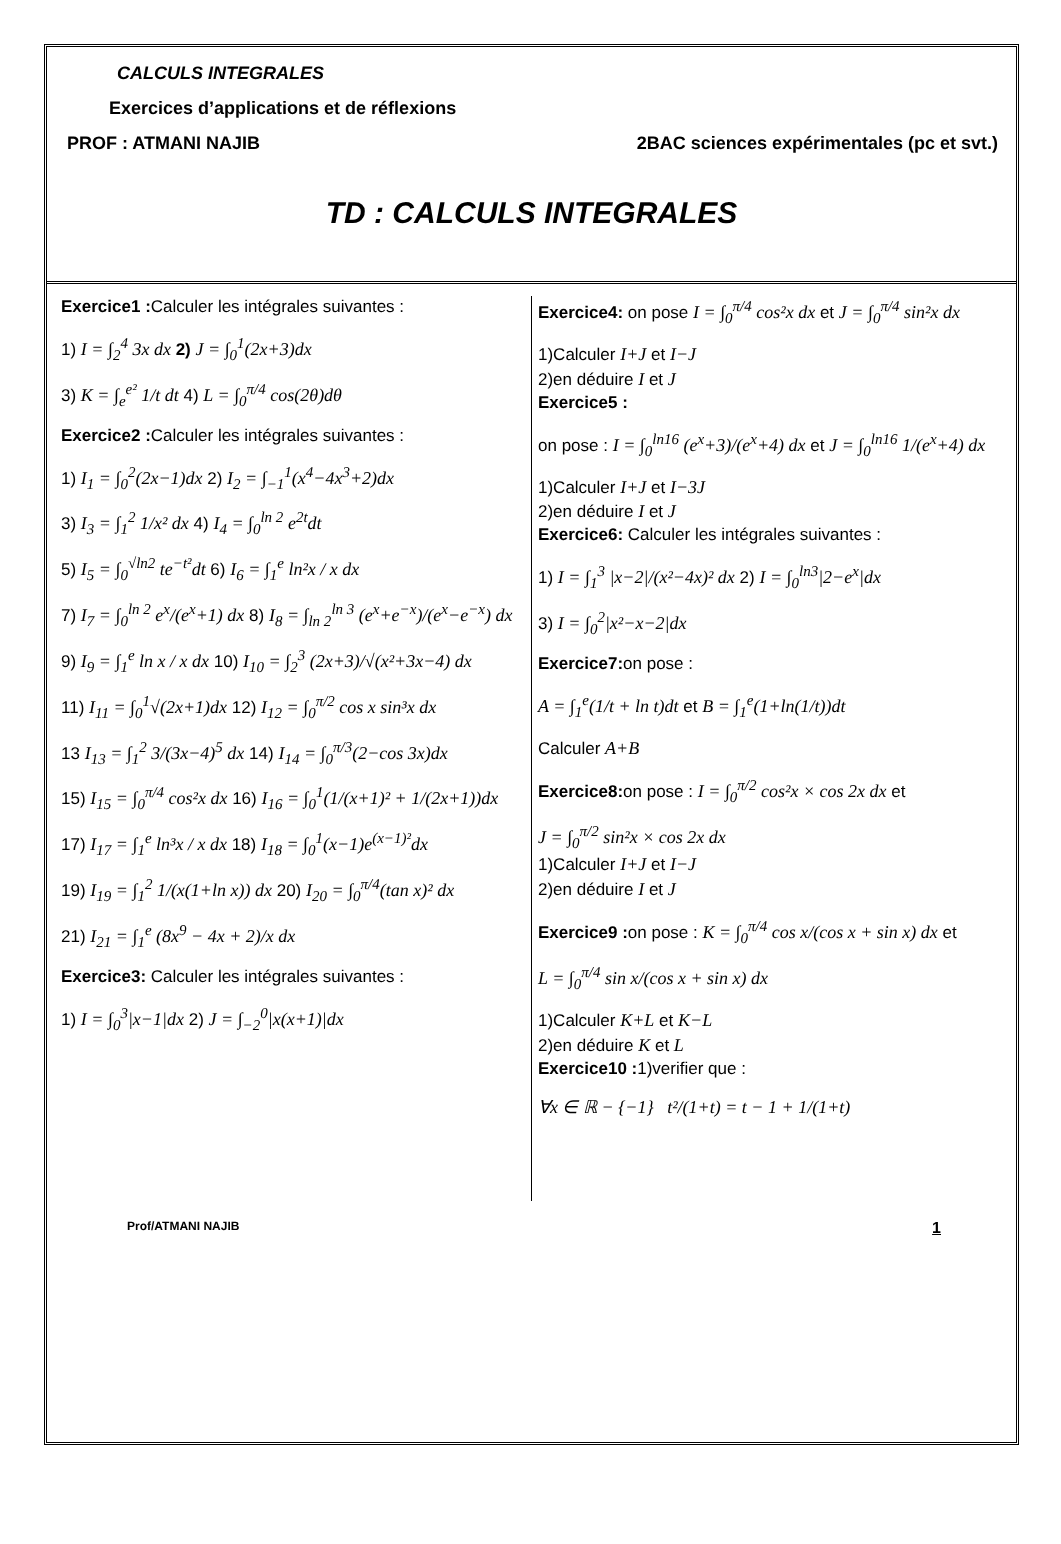CALCULS INTEGRALES
Exercices d’applications et de réflexions
PROF : ATMANI NAJIB 2BAC sciences expérimentales (pc et svt.)
TD : CALCULS INTEGRALES
Exercice1 : Calculer les intégrales suivantes :
1) I = ∫<sub>2</sub><sup>4</sup> 3x dx 2) J = ∫<sub>0</sub><sup>1</sup>(2x+3)dx
3) K = ∫<sub>e</sub><sup>e²</sup> 1/t dt 4) L = ∫<sub>0</sub><sup>π/4</sup> cos(2θ)dθ
Exercice2 : Calculer les intégrales suivantes :
1) I<sub>1</sub> = ∫<sub>0</sub><sup>2</sup>(2x−1)dx 2) I<sub>2</sub> = ∫<sub>−1</sub><sup>1</sup>(x<sup>4</sup>−4x<sup>3</sup>+2)dx
3) I<sub>3</sub> = ∫<sub>1</sub><sup>2</sup> 1/x² dx 4) I<sub>4</sub> = ∫<sub>0</sub><sup>ln 2</sup> e<sup>2t</sup>dt
5) I<sub>5</sub> = ∫<sub>0</sub><sup>√ln2</sup> te<sup>−t²</sup>dt 6) I<sub>6</sub> = ∫<sub>1</sub><sup>e</sup> ln²x / x dx
7) I<sub>7</sub> = ∫<sub>0</sub><sup>ln 2</sup> e<sup>x</sup>/(e<sup>x</sup>+1) dx 8) I<sub>8</sub> = ∫<sub>ln 2</sub><sup>ln 3</sup> (e<sup>x</sup>+e<sup>−x</sup>)/(e<sup>x</sup>−e<sup>−x</sup>) dx
9) I<sub>9</sub> = ∫<sub>1</sub><sup>e</sup> ln x / x dx 10) I<sub>10</sub> = ∫<sub>2</sub><sup>3</sup> (2x+3)/√(x²+3x−4) dx
11) I<sub>11</sub> = ∫<sub>0</sub><sup>1</sup>√(2x+1)dx 12) I<sub>12</sub> = ∫<sub>0</sub><sup>π/2</sup> cos x sin³x dx
13 I<sub>13</sub> = ∫<sub>1</sub><sup>2</sup> 3/(3x−4)<sup>5</sup> dx 14) I<sub>14</sub> = ∫<sub>0</sub><sup>π/3</sup>(2−cos 3x)dx
15) I<sub>15</sub> = ∫<sub>0</sub><sup>π/4</sup> cos²x dx 16) I<sub>16</sub> = ∫<sub>0</sub><sup>1</sup>(1/(x+1)² + 1/(2x+1))dx
17) I<sub>17</sub> = ∫<sub>1</sub><sup>e</sup> ln³x / x dx 18) I<sub>18</sub> = ∫<sub>0</sub><sup>1</sup>(x−1)e<sup>(x−1)²</sup>dx
19) I<sub>19</sub> = ∫<sub>1</sub><sup>2</sup> 1/(x(1+ln x)) dx 20) I<sub>20</sub> = ∫<sub>0</sub><sup>π/4</sup>(tan x)² dx
21) I<sub>21</sub> = ∫<sub>1</sub><sup>e</sup> (8x<sup>9</sup> − 4x + 2)/x dx
Exercice3: Calculer les intégrales suivantes :
1) I = ∫<sub>0</sub><sup>3</sup>|x−1|dx 2) J = ∫<sub>−2</sub><sup>0</sup>|x(x+1)|dx
Exercice4: on pose I = ∫<sub>0</sub><sup>π/4</sup> cos²x dx et J = ∫<sub>0</sub><sup>π/4</sup> sin²x dx
1)Calculer I+J et I−J
2)en déduire I et J
Exercice5 :
on pose : I = ∫<sub>0</sub><sup>ln16</sup> (e<sup>x</sup>+3)/(e<sup>x</sup>+4) dx et J = ∫<sub>0</sub><sup>ln16</sup> 1/(e<sup>x</sup>+4) dx
1)Calculer I+J et I−3J
2)en déduire I et J
Exercice6: Calculer les intégrales suivantes :
1) I = ∫<sub>1</sub><sup>3</sup> |x−2|/(x²−4x)² dx 2) I = ∫<sub>0</sub><sup>ln3</sup>|2−e<sup>x</sup>|dx
3) I = ∫<sub>0</sub><sup>2</sup>|x²−x−2|dx
Exercice7: on pose :
A = ∫<sub>1</sub><sup>e</sup>(1/t + ln t)dt et B = ∫<sub>1</sub><sup>e</sup>(1+ln(1/t))dt
Calculer A+B
Exercice8: on pose : I = ∫<sub>0</sub><sup>π/2</sup> cos²x × cos 2x dx et
J = ∫<sub>0</sub><sup>π/2</sup> sin²x × cos 2x dx
1)Calculer I+J et I−J
2)en déduire I et J
Exercice9 : on pose : K = ∫<sub>0</sub><sup>π/4</sup> cos x/(cos x + sin x) dx et
L = ∫<sub>0</sub><sup>π/4</sup> sin x/(cos x + sin x) dx
1)Calculer K+L et K−L
2)en déduire K et L
Exercice10 : 1)verifier que :
∀x ∈ ℝ − {−1} t²/(1+t) = t − 1 + 1/(1+t)
Prof/ATMANI NAJIB 1